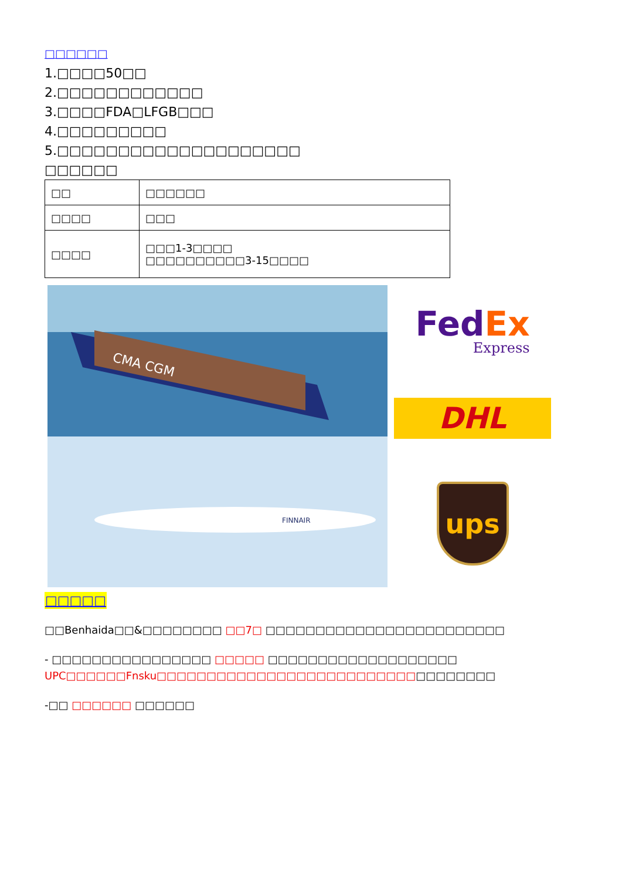□□□□□□
1.□□□□50□□
2.□□□□□□□□□□□□
3.□□□□FDA□LFGB□□□
4.□□□□□□□□□
5.□□□□□□□□□□□□□□□□□□□□
□□□□□□
| □□ | □□□□□□ |
| □□□□ | □□□ |
| □□□□ | □□□1-3□□□□ □□□□□□□□□□3-15□□□□ |
CMA CGM
FINNAIR
Fed Ex
Express
DHL
ups
□□□□□
□□Benhaida□□&□□□□□□□□ □□7□ □□□□□□□□□□□□□□□□□□□□□□□□
- □□□□□□□□□□□□□□□□ □□□□□ □□□□□□□□□□□□□□□□□□□ UPC□□□□□□Fnsku□□□□□□□□□□□□□□□□□□□□□□□□□□□□□□□□□□
-□□ □□□□□□ □□□□□□